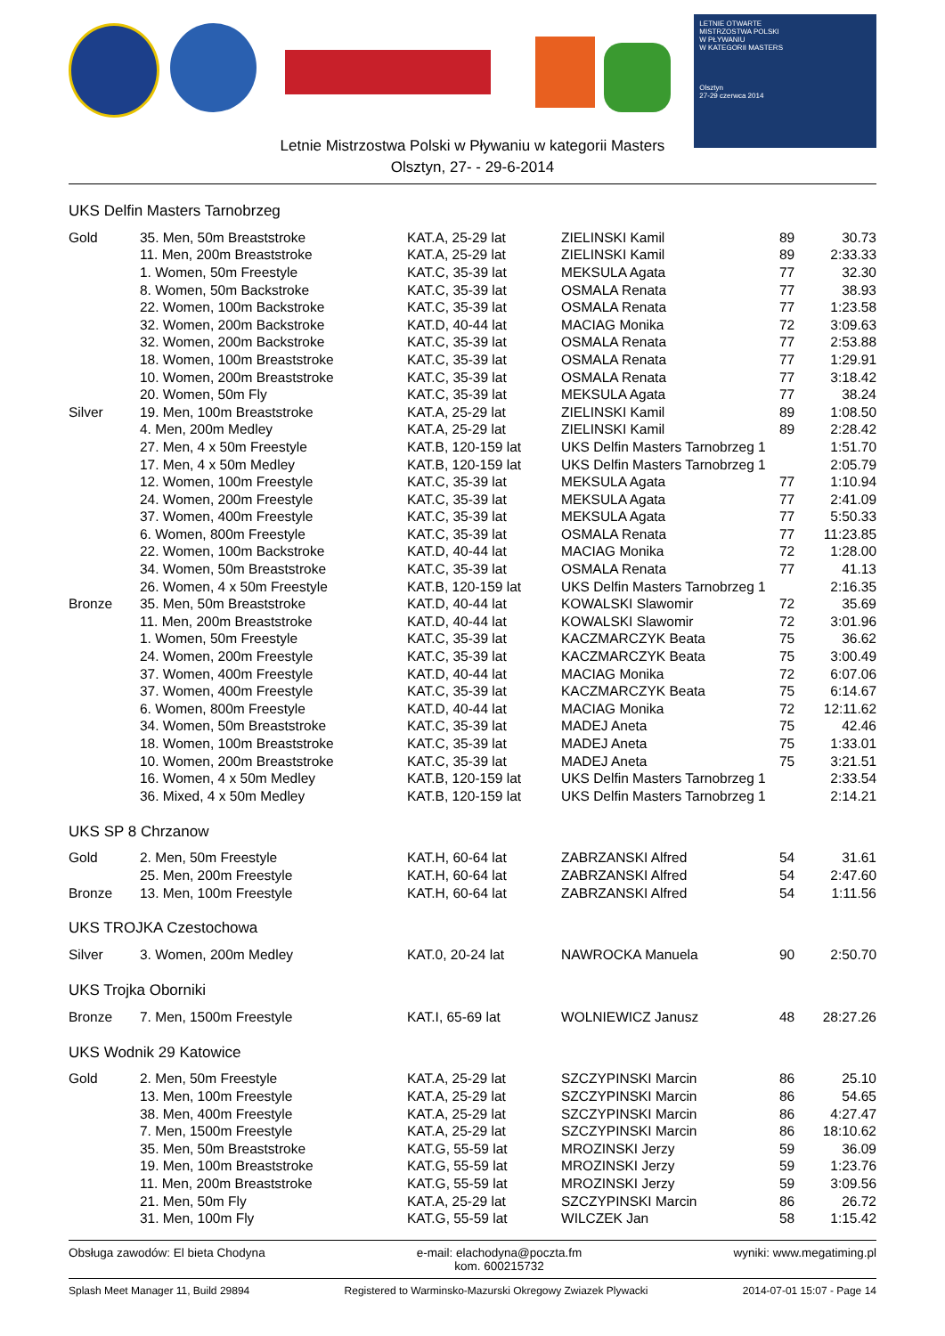LETNIE OTWARTE
MISTRZOSTWA POLSKI
W PŁYWANIU
W KATEGORII MASTERS
Olsztyn
27-29 czerwca 2014
Letnie Mistrzostwa Polski w Pływaniu w kategorii Masters
Olsztyn, 27- - 29-6-2014
UKS Delfin Masters Tarnobrzeg
| Gold | 35. Men, 50m Breaststroke | KAT.A, 25-29 lat | ZIELINSKI Kamil | 89 | 30.73 |
| | 11. Men, 200m Breaststroke | KAT.A, 25-29 lat | ZIELINSKI Kamil | 89 | 2:33.33 |
| | 1. Women, 50m Freestyle | KAT.C, 35-39 lat | MEKSULA Agata | 77 | 32.30 |
| | 8. Women, 50m Backstroke | KAT.C, 35-39 lat | OSMALA Renata | 77 | 38.93 |
| | 22. Women, 100m Backstroke | KAT.C, 35-39 lat | OSMALA Renata | 77 | 1:23.58 |
| | 32. Women, 200m Backstroke | KAT.D, 40-44 lat | MACIAG Monika | 72 | 3:09.63 |
| | 32. Women, 200m Backstroke | KAT.C, 35-39 lat | OSMALA Renata | 77 | 2:53.88 |
| | 18. Women, 100m Breaststroke | KAT.C, 35-39 lat | OSMALA Renata | 77 | 1:29.91 |
| | 10. Women, 200m Breaststroke | KAT.C, 35-39 lat | OSMALA Renata | 77 | 3:18.42 |
| | 20. Women, 50m Fly | KAT.C, 35-39 lat | MEKSULA Agata | 77 | 38.24 |
| Silver | 19. Men, 100m Breaststroke | KAT.A, 25-29 lat | ZIELINSKI Kamil | 89 | 1:08.50 |
| | 4. Men, 200m Medley | KAT.A, 25-29 lat | ZIELINSKI Kamil | 89 | 2:28.42 |
| | 27. Men, 4 x 50m Freestyle | KAT.B, 120-159 lat | UKS Delfin Masters Tarnobrzeg 1 | | 1:51.70 |
| | 17. Men, 4 x 50m Medley | KAT.B, 120-159 lat | UKS Delfin Masters Tarnobrzeg 1 | | 2:05.79 |
| | 12. Women, 100m Freestyle | KAT.C, 35-39 lat | MEKSULA Agata | 77 | 1:10.94 |
| | 24. Women, 200m Freestyle | KAT.C, 35-39 lat | MEKSULA Agata | 77 | 2:41.09 |
| | 37. Women, 400m Freestyle | KAT.C, 35-39 lat | MEKSULA Agata | 77 | 5:50.33 |
| | 6. Women, 800m Freestyle | KAT.C, 35-39 lat | OSMALA Renata | 77 | 11:23.85 |
| | 22. Women, 100m Backstroke | KAT.D, 40-44 lat | MACIAG Monika | 72 | 1:28.00 |
| | 34. Women, 50m Breaststroke | KAT.C, 35-39 lat | OSMALA Renata | 77 | 41.13 |
| | 26. Women, 4 x 50m Freestyle | KAT.B, 120-159 lat | UKS Delfin Masters Tarnobrzeg 1 | | 2:16.35 |
| Bronze | 35. Men, 50m Breaststroke | KAT.D, 40-44 lat | KOWALSKI Slawomir | 72 | 35.69 |
| | 11. Men, 200m Breaststroke | KAT.D, 40-44 lat | KOWALSKI Slawomir | 72 | 3:01.96 |
| | 1. Women, 50m Freestyle | KAT.C, 35-39 lat | KACZMARCZYK Beata | 75 | 36.62 |
| | 24. Women, 200m Freestyle | KAT.C, 35-39 lat | KACZMARCZYK Beata | 75 | 3:00.49 |
| | 37. Women, 400m Freestyle | KAT.D, 40-44 lat | MACIAG Monika | 72 | 6:07.06 |
| | 37. Women, 400m Freestyle | KAT.C, 35-39 lat | KACZMARCZYK Beata | 75 | 6:14.67 |
| | 6. Women, 800m Freestyle | KAT.D, 40-44 lat | MACIAG Monika | 72 | 12:11.62 |
| | 34. Women, 50m Breaststroke | KAT.C, 35-39 lat | MADEJ Aneta | 75 | 42.46 |
| | 18. Women, 100m Breaststroke | KAT.C, 35-39 lat | MADEJ Aneta | 75 | 1:33.01 |
| | 10. Women, 200m Breaststroke | KAT.C, 35-39 lat | MADEJ Aneta | 75 | 3:21.51 |
| | 16. Women, 4 x 50m Medley | KAT.B, 120-159 lat | UKS Delfin Masters Tarnobrzeg 1 | | 2:33.54 |
| | 36. Mixed, 4 x 50m Medley | KAT.B, 120-159 lat | UKS Delfin Masters Tarnobrzeg 1 | | 2:14.21 |
UKS SP 8 Chrzanow
| Gold | 2. Men, 50m Freestyle | KAT.H, 60-64 lat | ZABRZANSKI Alfred | 54 | 31.61 |
| | 25. Men, 200m Freestyle | KAT.H, 60-64 lat | ZABRZANSKI Alfred | 54 | 2:47.60 |
| Bronze | 13. Men, 100m Freestyle | KAT.H, 60-64 lat | ZABRZANSKI Alfred | 54 | 1:11.56 |
UKS TROJKA Czestochowa
| Silver | 3. Women, 200m Medley | KAT.0, 20-24 lat | NAWROCKA Manuela | 90 | 2:50.70 |
UKS Trojka Oborniki
| Bronze | 7. Men, 1500m Freestyle | KAT.I, 65-69 lat | WOLNIEWICZ Janusz | 48 | 28:27.26 |
UKS Wodnik 29 Katowice
| Gold | 2. Men, 50m Freestyle | KAT.A, 25-29 lat | SZCZYPINSKI Marcin | 86 | 25.10 |
| | 13. Men, 100m Freestyle | KAT.A, 25-29 lat | SZCZYPINSKI Marcin | 86 | 54.65 |
| | 38. Men, 400m Freestyle | KAT.A, 25-29 lat | SZCZYPINSKI Marcin | 86 | 4:27.47 |
| | 7. Men, 1500m Freestyle | KAT.A, 25-29 lat | SZCZYPINSKI Marcin | 86 | 18:10.62 |
| | 35. Men, 50m Breaststroke | KAT.G, 55-59 lat | MROZINSKI Jerzy | 59 | 36.09 |
| | 19. Men, 100m Breaststroke | KAT.G, 55-59 lat | MROZINSKI Jerzy | 59 | 1:23.76 |
| | 11. Men, 200m Breaststroke | KAT.G, 55-59 lat | MROZINSKI Jerzy | 59 | 3:09.56 |
| | 21. Men, 50m Fly | KAT.A, 25-29 lat | SZCZYPINSKI Marcin | 86 | 26.72 |
| | 31. Men, 100m Fly | KAT.G, 55-59 lat | WILCZEK Jan | 58 | 1:15.42 |
Obsługa zawodów: El bieta Chodyna
e-mail: elachodyna@poczta.fm
kom. 600215732
wyniki: www.megatiming.pl
Splash Meet Manager 11, Build 29894
Registered to Warminsko-Mazurski Okregowy Zwiazek Plywacki
2014-07-01 15:07 - Page 14